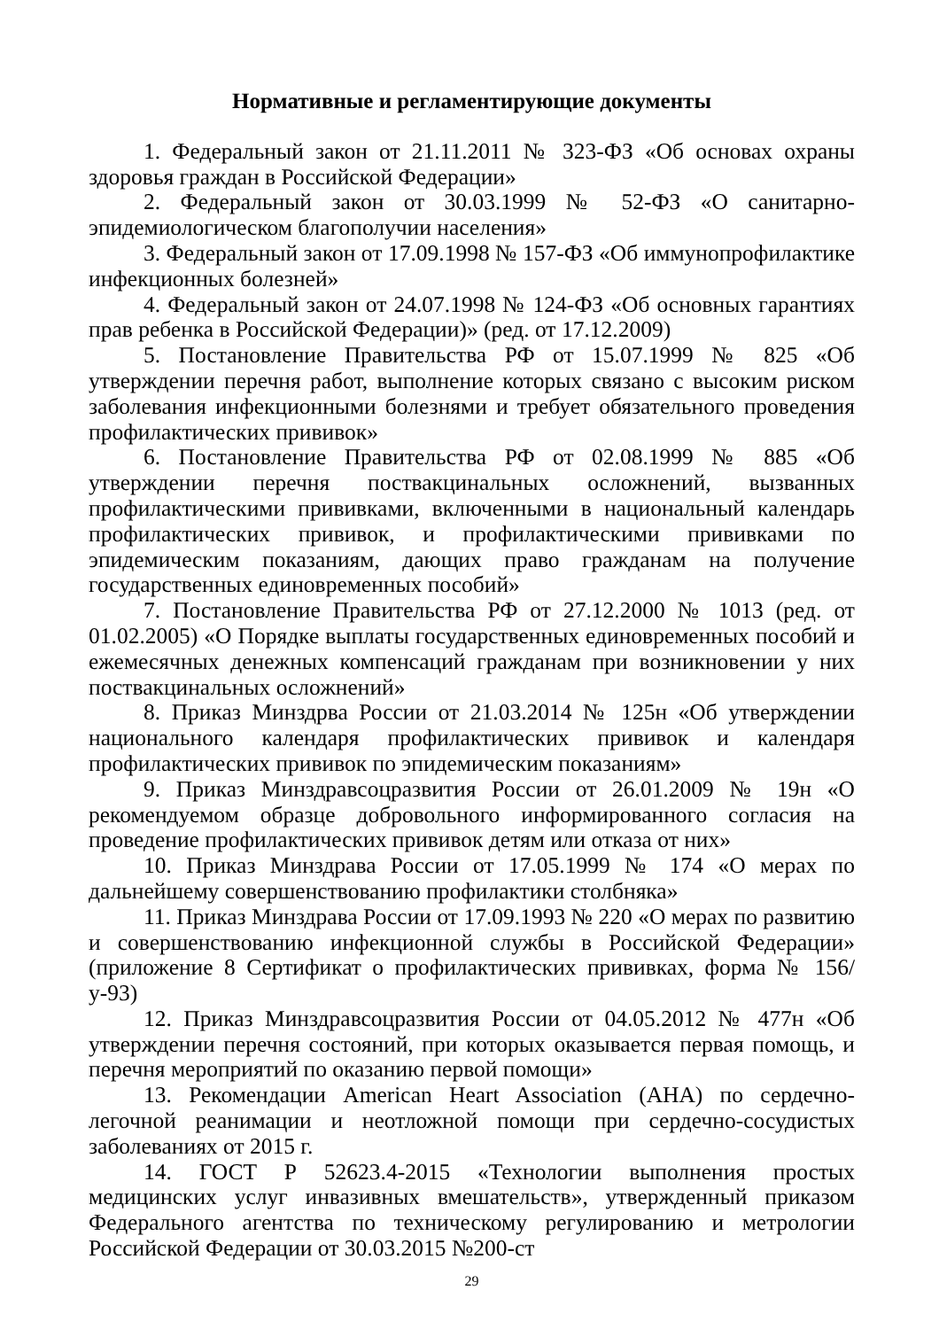Нормативные и регламентирующие документы
1. Федеральный закон от 21.11.2011 № 323-ФЗ «Об основах охраны здоровья граждан в Российской Федерации»
2. Федеральный закон от 30.03.1999 № 52-ФЗ «О санитарно-эпидемиологическом благополучии населения»
3. Федеральный закон от 17.09.1998 № 157-ФЗ «Об иммунопрофилактике инфекционных болезней»
4. Федеральный закон от 24.07.1998 № 124-ФЗ «Об основных гарантиях прав ребенка в Российской Федерации)» (ред. от 17.12.2009)
5. Постановление Правительства РФ от 15.07.1999 № 825 «Об утверждении перечня работ, выполнение которых связано с высоким риском заболевания инфекционными болезнями и требует обязательного проведения профилактических прививок»
6. Постановление Правительства РФ от 02.08.1999 № 885 «Об утверждении перечня поствакцинальных осложнений, вызванных профилактическими прививками, включенными в национальный календарь профилактических прививок, и профилактическими прививками по эпидемическим показаниям, дающих право гражданам на получение государственных единовременных пособий»
7. Постановление Правительства РФ от 27.12.2000 № 1013 (ред. от 01.02.2005) «О Порядке выплаты государственных единовременных пособий и ежемесячных денежных компенсаций гражданам при возникновении у них поствакцинальных осложнений»
8. Приказ Минздрва России от 21.03.2014 № 125н «Об утверждении национального календаря профилактических прививок и календаря профилактических прививок по эпидемическим показаниям»
9. Приказ Минздравсоцразвития России от 26.01.2009 № 19н «О рекомендуемом образце добровольного информированного согласия на проведение профилактических прививок детям или отказа от них»
10. Приказ Минздрава России от 17.05.1999 № 174 «О мерах по дальнейшему совершенствованию профилактики столбняка»
11. Приказ Минздрава России от 17.09.1993 № 220 «О мерах по развитию и совершенствованию инфекционной службы в Российской Федерации» (приложение 8 Сертификат о профилактических прививках, форма № 156/у-93)
12. Приказ Минздравсоцразвития России от 04.05.2012 № 477н «Об утверждении перечня состояний, при которых оказывается первая помощь, и перечня мероприятий по оказанию первой помощи»
13. Рекомендации American Heart Association (AHA) по сердечно-легочной реанимации и неотложной помощи при сердечно-сосудистых заболеваниях от 2015 г.
14. ГОСТ Р 52623.4-2015 «Технологии выполнения простых медицинских услуг инвазивных вмешательств», утвержденный приказом Федерального агентства по техническому регулированию и метрологии Российской Федерации от 30.03.2015 №200-ст
29